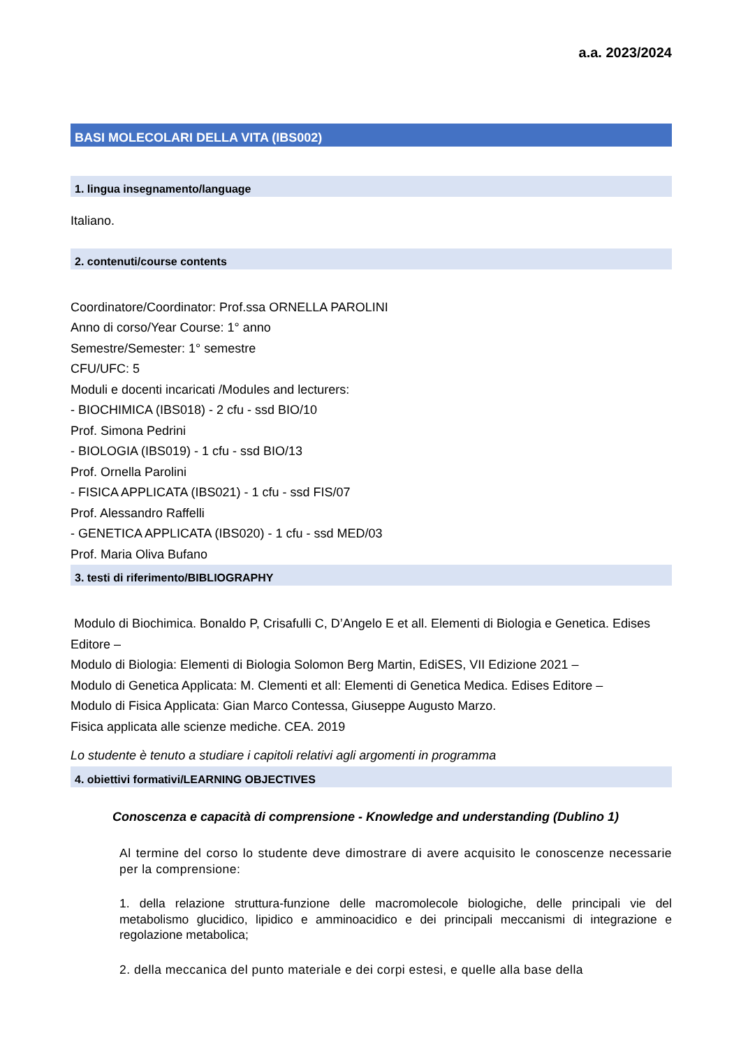a.a. 2023/2024
BASI MOLECOLARI DELLA VITA (IBS002)
1. lingua insegnamento/language
Italiano.
2. contenuti/course contents
Coordinatore/Coordinator: Prof.ssa ORNELLA PAROLINI
Anno di corso/Year Course: 1° anno
Semestre/Semester: 1° semestre
CFU/UFC: 5
Moduli e docenti incaricati /Modules and lecturers:
- BIOCHIMICA (IBS018) - 2 cfu - ssd BIO/10
Prof. Simona Pedrini
- BIOLOGIA (IBS019) - 1 cfu - ssd BIO/13
Prof. Ornella Parolini
- FISICA APPLICATA (IBS021) - 1 cfu - ssd FIS/07
Prof. Alessandro Raffelli
- GENETICA APPLICATA (IBS020) - 1 cfu - ssd MED/03
Prof. Maria Oliva Bufano
3. testi di riferimento/BIBLIOGRAPHY
Modulo di Biochimica. Bonaldo P, Crisafulli C, D’Angelo E et all. Elementi di Biologia e Genetica. Edises Editore –
Modulo di Biologia: Elementi di Biologia Solomon Berg Martin, EdiSES, VII Edizione 2021 –
Modulo di Genetica Applicata: M. Clementi et all: Elementi di Genetica Medica. Edises Editore –
Modulo di Fisica Applicata: Gian Marco Contessa, Giuseppe Augusto Marzo.
Fisica applicata alle scienze mediche. CEA. 2019
Lo studente è tenuto a studiare i capitoli relativi agli argomenti in programma
4. obiettivi formativi/LEARNING OBJECTIVES
Conoscenza e capacità di comprensione - Knowledge and understanding (Dublino 1)
Al termine del corso lo studente deve dimostrare di avere acquisito le conoscenze necessarie per la comprensione:
1. della relazione struttura-funzione delle macromolecole biologiche, delle principali vie del metabolismo glucidico, lipidico e amminoacidico e dei principali meccanismi di integrazione e regolazione metabolica;
2. della meccanica del punto materiale e dei corpi estesi, e quelle alla base della